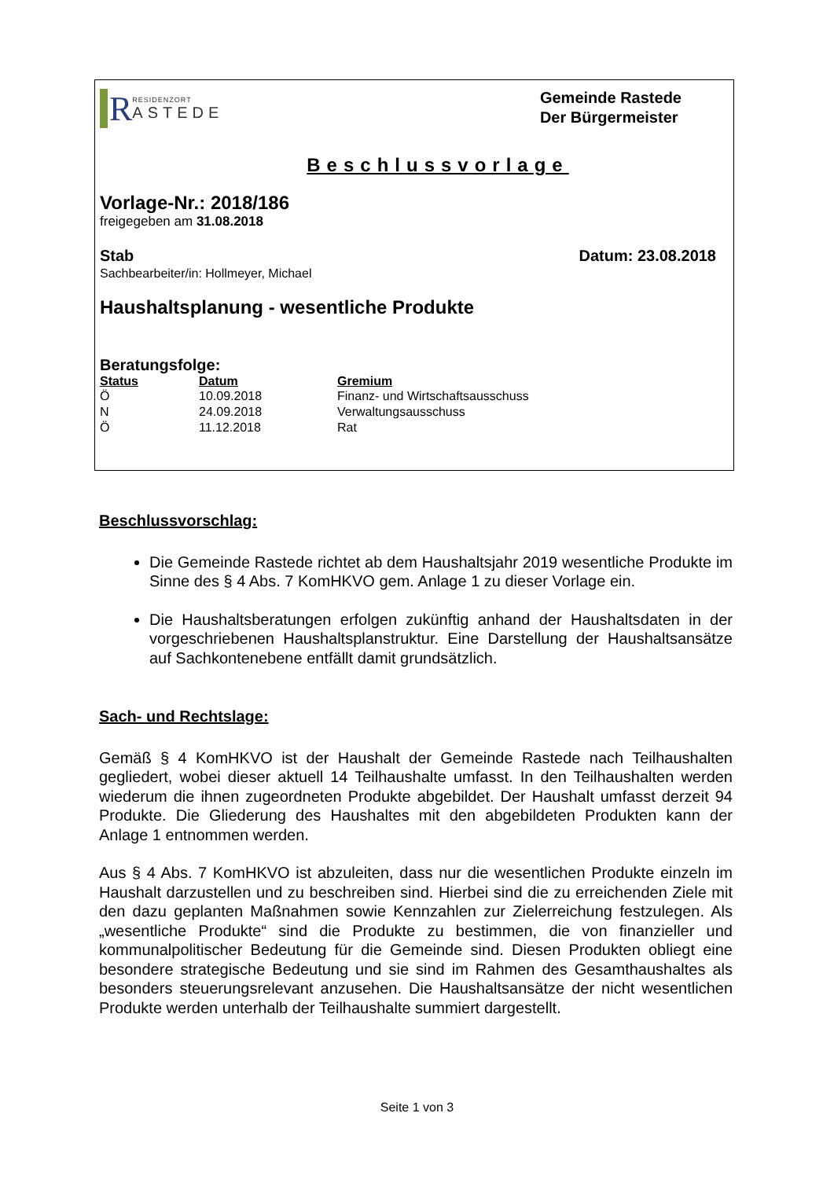R
RESIDENZORT
ASTEDE
Gemeinde Rastede
Der Bürgermeister
Beschlussvorlage
Vorlage-Nr.: 2018/186
freigegeben am 31.08.2018
Stab Datum: 23.08.2018
Sachbearbeiter/in: Hollmeyer, Michael
Haushaltsplanung - wesentliche Produkte
Beratungsfolge:
| Status | Datum | Gremium |
| --- | --- | --- |
| Ö | 10.09.2018 | Finanz- und Wirtschaftsausschuss |
| N | 24.09.2018 | Verwaltungsausschuss |
| Ö | 11.12.2018 | Rat |
Beschlussvorschlag:
Die Gemeinde Rastede richtet ab dem Haushaltsjahr 2019 wesentliche Produkte im Sinne des § 4 Abs. 7 KomHKVO gem. Anlage 1 zu dieser Vorlage ein.
Die Haushaltsberatungen erfolgen zukünftig anhand der Haushaltsdaten in der vorgeschriebenen Haushaltsplanstruktur. Eine Darstellung der Haushaltsansätze auf Sachkontenebene entfällt damit grundsätzlich.
Sach- und Rechtslage:
Gemäß § 4 KomHKVO ist der Haushalt der Gemeinde Rastede nach Teilhaushalten gegliedert, wobei dieser aktuell 14 Teilhaushalte umfasst. In den Teilhaushalten werden wiederum die ihnen zugeordneten Produkte abgebildet. Der Haushalt umfasst derzeit 94 Produkte. Die Gliederung des Haushaltes mit den abgebildeten Produkten kann der Anlage 1 entnommen werden.
Aus § 4 Abs. 7 KomHKVO ist abzuleiten, dass nur die wesentlichen Produkte einzeln im Haushalt darzustellen und zu beschreiben sind. Hierbei sind die zu erreichenden Ziele mit den dazu geplanten Maßnahmen sowie Kennzahlen zur Zielerreichung festzulegen. Als „wesentliche Produkte“ sind die Produkte zu bestimmen, die von finanzieller und kommunalpolitischer Bedeutung für die Gemeinde sind. Diesen Produkten obliegt eine besondere strategische Bedeutung und sie sind im Rahmen des Gesamthaushaltes als besonders steuerungsrelevant anzusehen. Die Haushaltsansätze der nicht wesentlichen Produkte werden unterhalb der Teilhaushalte summiert dargestellt.
Seite 1 von 3